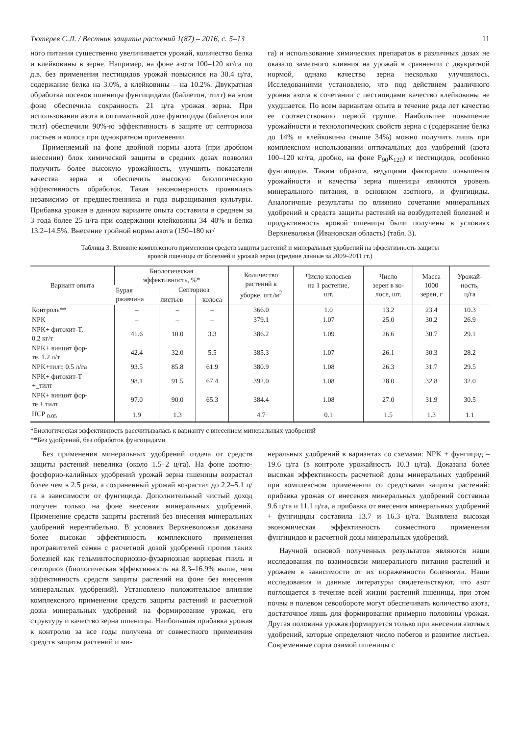Тютерев С.Л. / Вестник защиты растений 1(87) – 2016, с. 5–13 11
ного питания существенно увеличивается урожай, количество белка и клейковины в зерне. Например, на фоне азота 100–120 кг/га по д.в. без применения пестицидов урожай повысился на 30.4 ц/га, содержание белка на 3.0%, а клейковины – на 10.2%. Двукратная обработка посевов пшеницы фунгицидами (байлетон, тилт) на этом фоне обеспечила сохранность 21 ц/га урожая зерна. При использовании азота в оптимальной дозе фунгициды (байлетон или тилт) обеспечили 90%-ю эффективность в защите от септориоза листьев и колоса при однократном применении.
Применяемый на фоне двойной нормы азота (при дробном внесении) блок химической защиты в средних дозах позволил получить более высокую урожайность, улучшить показатели качества зерна и обеспечить высокую биологическую эффективность обработок. Такая закономерность проявилась независимо от предшественника и года выращивания культуры. Прибавка урожая в данном варианте опыта составила в среднем за 3 года более 25 ц/га при содержании клейковины 34–40% и белка 13.2–14.5%. Внесение тройной нормы азота (150–180 кг/
га) и использование химических препаратов в различных дозах не оказало заметного влияния на урожай в сравнении с двукратной нормой, однако качество зерна несколько улучшилось. Исследованиями установлено, что под действием различного уровня азота в сочетании с пестицидами качество клейковины не ухудшается. По всем вариантам опыта в течение ряда лет качество ее соответствовало первой группе. Наибольшее повышение урожайности и технологических свойств зерна с (содержание белка до 14% и клейковины свыше 34%) можно получить лишь при комплексном использовании оптимальных доз удобрений (азота 100–120 кг/га, дробно, на фоне Р<sub>90</sub>К<sub>120</sub>) и пестицидов, особенно фунгицидов. Таким образом, ведущими факторами повышения урожайности и качества зерна пшеницы являются уровень минерального питания, в основном азотного, и фунгициды. Аналогичные результаты по влиянию сочетания минеральных удобрений и средств защиты растений на возбудителей болезней и продуктивность яровой пшеницы были получены в условиях Верхневолжья (Ивановская область) (табл. 3).
Таблица 3. Влияние комплексного применения средств защиты растений и минеральных удобрений на эффективность защиты
яровой пшеницы от болезней и урожай зерна (средние данные за 2009–2011 гг.)
| Вариант опыта | Биологическая эффективность, %* | | | Количество растений к уборке, шт./м<sup>2</sup> | Число колосьев на 1 растение, шт. | Число зерен в ко- лосе, шт. | Масса 1000 зерен, г | Урожай- ность, ц/га |
| --- | --- | --- | --- | --- | --- | --- | --- | --- |
| | Бурая ржавчина | Септориоз | | | | | | |
| | | листьев | колоса | | | | | |
| Контроль** | – | – | – | 366.0 | 1.0 | 13.2 | 23.4 | 10.3 |
| NPK | – | – | – | 379.1 | 1.07 | 25.0 | 30.2 | 26.9 |
| NPK+ фитохит-Т, 0.2 кг/т | 41.6 | 10.0 | 3.3 | 386.2 | 1.09 | 26.6 | 30.7 | 29.1 |
| NPK+ винцит фор- те. 1.2 л/т | 42.4 | 32.0 | 5.5 | 385.3 | 1.07 | 26.1 | 30.3 | 28.2 |
| NPK+тилт. 0.5 л/га | 93.5 | 85.8 | 61.9 | 380.9 | 1.08 | 26.3 | 31.7 | 29.5 |
| NPK+ фитохит-Т +_тилт | 98.1 | 91.5 | 67.4 | 392.0 | 1.08 | 28.0 | 32.8 | 32.0 |
| NPK+ винцит фор- те + тилт | 97.0 | 90.0 | 65.3 | 384.4 | 1.08 | 27.0 | 31.9 | 30.5 |
| НСР <sub>0.05</sub> | 1.9 | 1.3 | | 4.7 | 0.1 | 1.5 | 1.3 | 1.1 |
*Биологическая эффективность рассчитывалась к варианту с внесением минеральных удобрений
**Без удобрений, без обработок фунгицидами
Без применения минеральных удобрений отдача от средств защиты растений невелика (около 1.5–2 ц/га). На фоне азотно-фосфорно-калийных удобрений урожай зерна пшеницы возрастал более чем в 2.5 раза, а сохраненный урожай возрастал до 2.2–5.1 ц/га в зависимости от фунгицида. Дополнительный чистый доход получен только на фоне внесения минеральных удобрений. Применение средств защиты растений без внесения минеральных удобрений нерентабельно. В условиях Верхневоложья доказана более высокая эффективность комплексного применения протравителей семян с расчетной дозой удобрений против таких болезней как гельминтоспориозно-фузариозная корневая гниль и септориоз (биологическая эффективность на 8.3–16.9% выше, чем эффективность средств защиты растений на фоне без внесения минеральных удобрений). Установлено положительное влияние комплексного применения средств защиты растений и расчетной дозы минеральных удобрений на формирование урожая, его структуру и качество зерна пшеницы. Наибольшая прибавка урожая к контролю за все годы получена от совместного применения средств защиты растений и ми-
неральных удобрений в вариантах со схемами: NPK + фунгицид – 19.6 ц/га (в контроле урожайность 10.3 ц/га). Доказана более высокая эффективность расчетной дозы минеральных удобрений при комплексном применении со средствами защиты растений: прибавка урожая от внесения минеральных удобрений составила 9.6 ц/га и 11.1 ц/га, а прибавка от внесения минеральных удобрений + фунгициды составила 13.7 и 16.3 ц/га. Выявлена высокая экономическая эффективность совместного применения фунгицидов и расчетной дозы минеральных удобрений.
Научной основой полученных результатов являются наши исследования по взаимосвязи минерального питания растений и урожаем в зависимости от их пораженности болезнями. Наши исследования и данные литературы свидетельствуют, что азот поглощается в течение всей жизни растений пшеницы, при этом почвы в полевом севообороте могут обеспечивать количество азота, достаточное лишь для формирования примерно половины урожая. Другая половина урожая формируется только при внесении азотных удобрений, которые определяют число побегов и развитие листьев. Современные сорта озимой пшеницы с